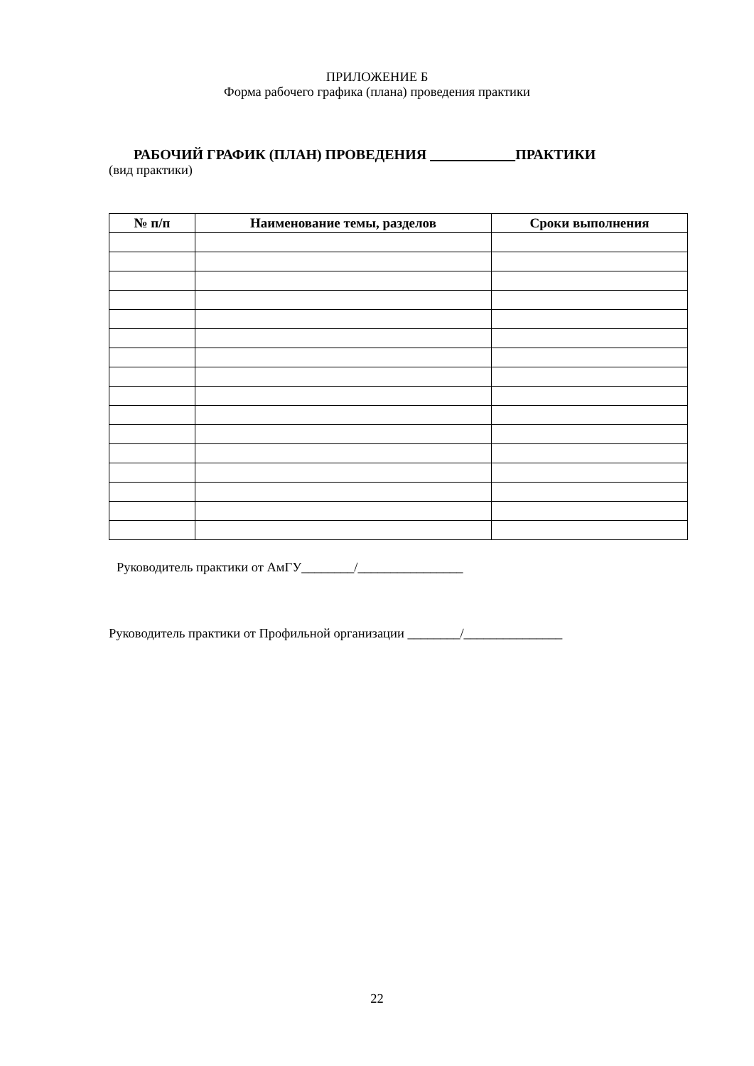ПРИЛОЖЕНИЕ Б
Форма рабочего графика (плана) проведения практики
РАБОЧИЙ ГРАФИК (ПЛАН) ПРОВЕДЕНИЯ ПРАКТИКИ
(вид практики)
| № п/п | Наименование темы, разделов | Сроки выполнения |
| --- | --- | --- |
Руководитель практики от АмГУ________/________________
Руководитель практики от Профильной организации ________/_______________
22